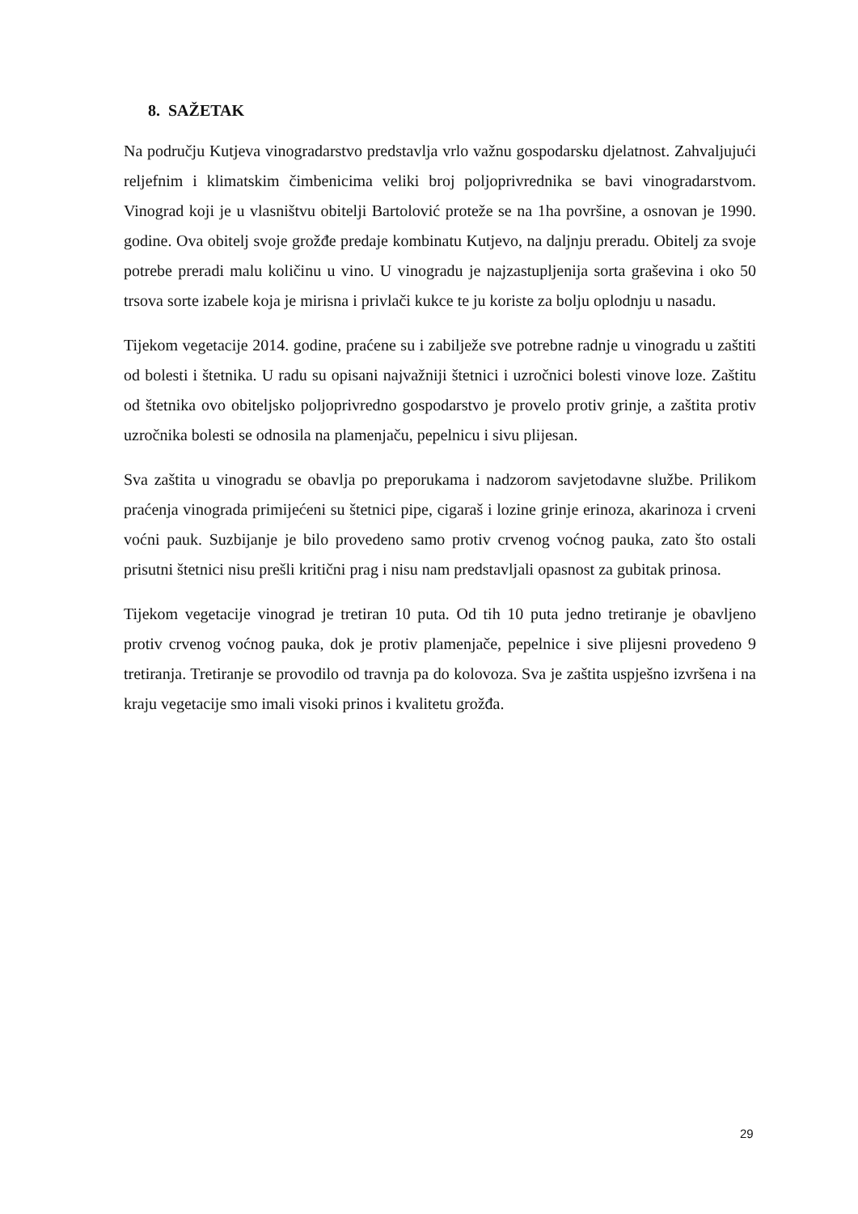8. SAŽETAK
Na području Kutjeva vinogradarstvo predstavlja vrlo važnu gospodarsku djelatnost. Zahvaljujući reljefnim i klimatskim čimbenicima veliki broj poljoprivrednika se bavi vinogradarstvom. Vinograd koji je u vlasništvu obitelji Bartolović proteže se na 1ha površine, a osnovan je 1990. godine. Ova obitelj svoje grožđe predaje kombinatu Kutjevo, na daljnju preradu. Obitelj za svoje potrebe preradi malu količinu u vino. U vinogradu je najzastupljenija sorta graševina i oko 50 trsova sorte izabele koja je mirisna i privlači kukce te ju koriste za bolju oplodnju u nasadu.
Tijekom vegetacije 2014. godine, praćene su i zabilježe sve potrebne radnje u vinogradu u zaštiti od bolesti i štetnika. U radu su opisani najvažniji štetnici i uzročnici bolesti vinove loze. Zaštitu od štetnika ovo obiteljsko poljoprivredno gospodarstvo je provelo protiv grinje, a zaštita protiv uzročnika bolesti se odnosila na plamenjaču, pepelnicu i sivu plijesan.
Sva zaštita u vinogradu se obavlja po preporukama i nadzorom savjetodavne službe. Prilikom praćenja vinograda primijećeni su štetnici pipe, cigaraš i lozine grinje erinoza, akarinoza i crveni voćni pauk. Suzbijanje je bilo provedeno samo protiv crvenog voćnog pauka, zato što ostali prisutni štetnici nisu prešli kritični prag i nisu nam predstavljali opasnost za gubitak prinosa.
Tijekom vegetacije vinograd je tretiran 10 puta. Od tih 10 puta jedno tretiranje je obavljeno protiv crvenog voćnog pauka, dok je protiv plamenjače, pepelnice i sive plijesni provedeno 9 tretiranja. Tretiranje se provodilo od travnja pa do kolovoza. Sva je zaštita uspješno izvršena i na kraju vegetacije smo imali visoki prinos i kvalitetu grožđa.
29